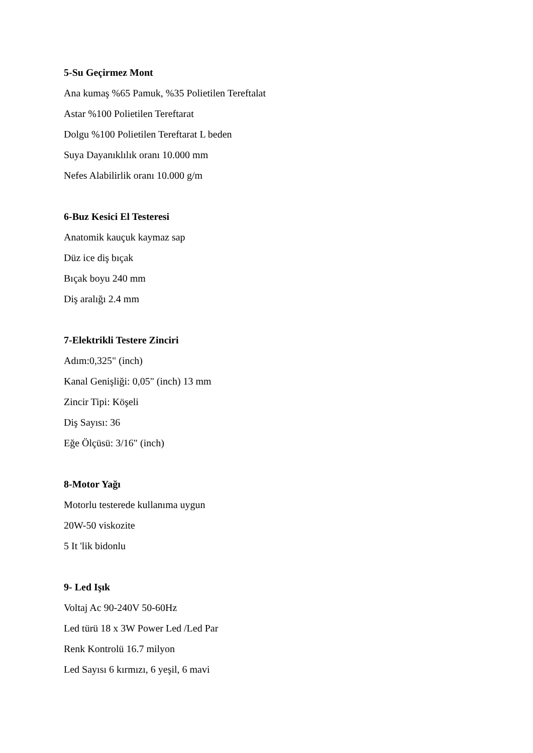5-Su Geçirmez Mont
Ana kumaş %65 Pamuk, %35 Polietilen Tereftalat
Astar %100 Polietilen Tereftarat
Dolgu %100 Polietilen Tereftarat L beden
Suya Dayanıklılık oranı 10.000 mm
Nefes Alabilirlik oranı 10.000 g/m
6-Buz Kesici El Testeresi
Anatomik kauçuk kaymaz sap
Düz ice diş bıçak
Bıçak boyu 240 mm
Diş aralığı 2.4 mm
7-Elektrikli Testere Zinciri
Adım:0,325" (inch)
Kanal Genişliği: 0,05" (inch) 13 mm
Zincir Tipi: Köşeli
Diş Sayısı: 36
Eğe Ölçüsü: 3/16" (inch)
8-Motor Yağı
Motorlu testerede kullanıma uygun
20W-50 viskozite
5 It 'lik bidonlu
9- Led Işık
Voltaj Ac 90-240V 50-60Hz
Led türü 18 x 3W Power Led /Led Par
Renk Kontrolü 16.7 milyon
Led Sayısı 6 kırmızı, 6 yeşil, 6 mavi